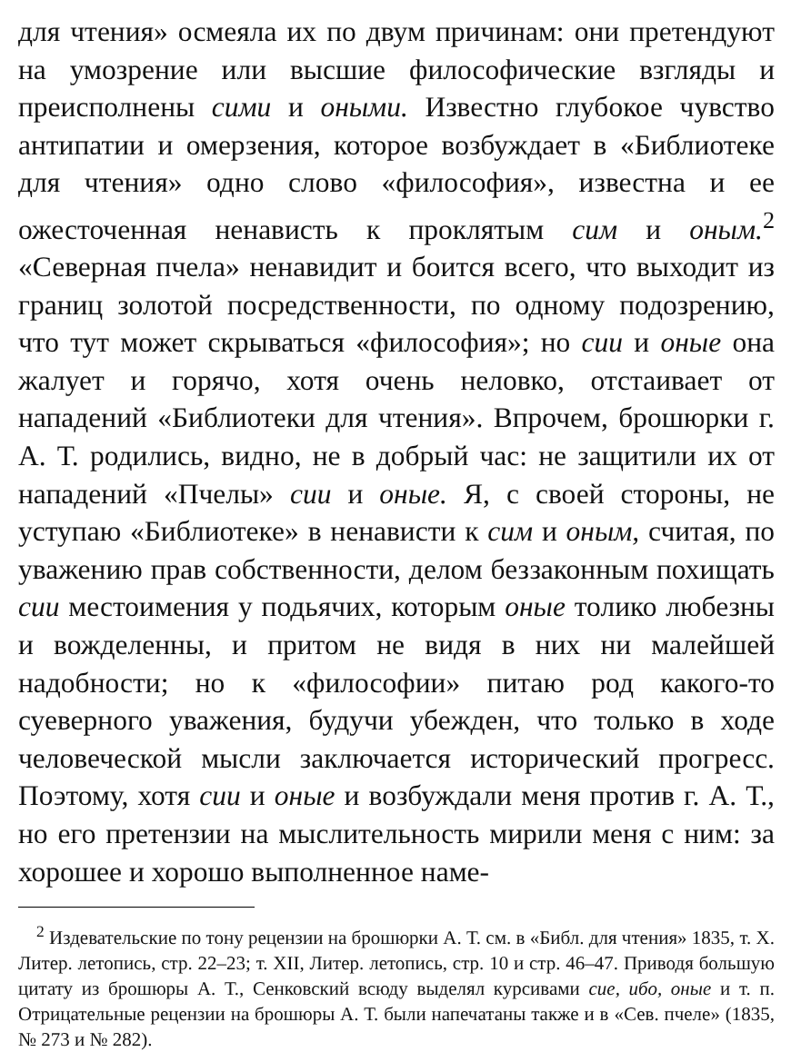для чтения» осмеяла их по двум причинам: они претендуют на умозрение или высшие философические взгляды и преисполнены сими и оными. Известно глубокое чувство антипатии и омерзения, которое возбуждает в «Библиотеке для чтения» одно слово «философия», известна и ее ожесточенная ненависть к проклятым сим и оным.<sup>2</sup> «Северная пчела» ненавидит и боится всего, что выходит из границ золотой посредственности, по одному подозрению, что тут может скрываться «философия»; но сии и оные она жалует и горячо, хотя очень неловко, отстаивает от нападений «Библиотеки для чтения». Впрочем, брошюрки г. А. Т. родились, видно, не в добрый час: не защитили их от нападений «Пчелы» сии и оные. Я, с своей стороны, не уступаю «Библиотеке» в ненависти к сим и оным, считая, по уважению прав собственности, делом беззаконным похищать сии местоимения у подьячих, которым оные толико любезны и вожделенны, и притом не видя в них ни малейшей надобности; но к «философии» питаю род какого-то суеверного уважения, будучи убежден, что только в ходе человеческой мысли заключается исторический прогресс. Поэтому, хотя сии и оные и возбуждали меня против г. А. Т., но его претензии на мыслительность мирили меня с ним: за хорошее и хорошо выполненное наме-
<sup>2</sup> Издевательские по тону рецензии на брошюрки А. Т. см. в «Библ. для чтения» 1835, т. X. Литер. летопись, стр. 22–23; т. XII, Литер. летопись, стр. 10 и стр. 46–47. Приводя большую цитату из брошюры А. Т., Сенковский всюду выделял курсивами сие, ибо, оные и т. п. Отрицательные рецензии на брошюры А. Т. были напечатаны также и в «Сев. пчеле» (1835, № 273 и № 282).